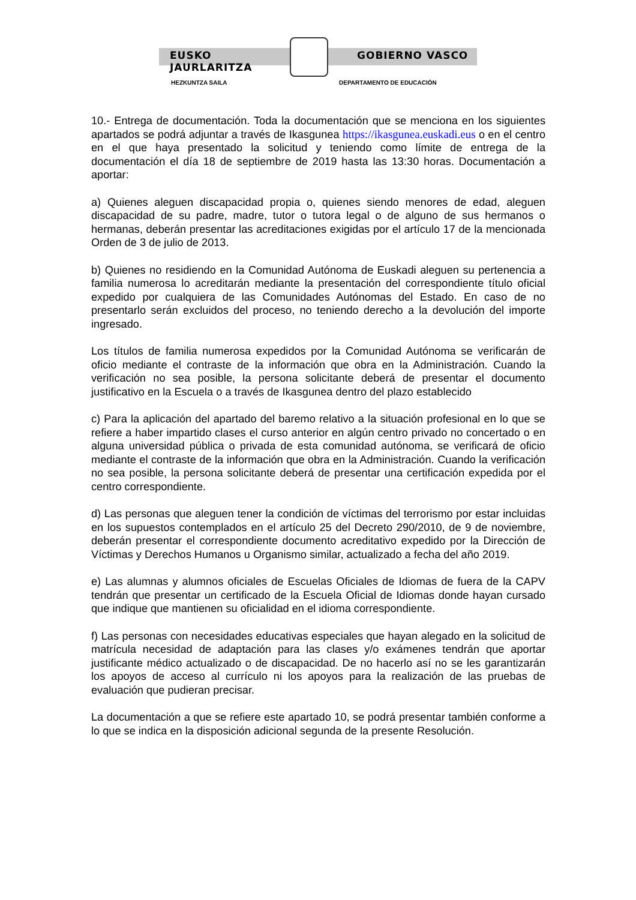EUSKO JAURLARITZA GOBIERNO VASCO
HEZKUNTZA SAILA DEPARTAMENTO DE EDUCACIÓN
10.- Entrega de documentación. Toda la documentación que se menciona en los siguientes apartados se podrá adjuntar a través de Ikasgunea https://ikasgunea.euskadi.eus o en el centro en el que haya presentado la solicitud y teniendo como límite de entrega de la documentación el día 18 de septiembre de 2019 hasta las 13:30 horas. Documentación a aportar:
a) Quienes aleguen discapacidad propia o, quienes siendo menores de edad, aleguen discapacidad de su padre, madre, tutor o tutora legal o de alguno de sus hermanos o hermanas, deberán presentar las acreditaciones exigidas por el artículo 17 de la mencionada Orden de 3 de julio de 2013.
b) Quienes no residiendo en la Comunidad Autónoma de Euskadi aleguen su pertenencia a familia numerosa lo acreditarán mediante la presentación del correspondiente título oficial expedido por cualquiera de las Comunidades Autónomas del Estado. En caso de no presentarlo serán excluidos del proceso, no teniendo derecho a la devolución del importe ingresado.
Los títulos de familia numerosa expedidos por la Comunidad Autónoma se verificarán de oficio mediante el contraste de la información que obra en la Administración. Cuando la verificación no sea posible, la persona solicitante deberá de presentar el documento justificativo en la Escuela o a través de Ikasgunea dentro del plazo establecido
c) Para la aplicación del apartado del baremo relativo a la situación profesional en lo que se refiere a haber impartido clases el curso anterior en algún centro privado no concertado o en alguna universidad pública o privada de esta comunidad autónoma, se verificará de oficio mediante el contraste de la información que obra en la Administración. Cuando la verificación no sea posible, la persona solicitante deberá de presentar una certificación expedida por el centro correspondiente.
d) Las personas que aleguen tener la condición de víctimas del terrorismo por estar incluidas en los supuestos contemplados en el artículo 25 del Decreto 290/2010, de 9 de noviembre, deberán presentar el correspondiente documento acreditativo expedido por la Dirección de Víctimas y Derechos Humanos u Organismo similar, actualizado a fecha del año 2019.
e) Las alumnas y alumnos oficiales de Escuelas Oficiales de Idiomas de fuera de la CAPV tendrán que presentar un certificado de la Escuela Oficial de Idiomas donde hayan cursado que indique que mantienen su oficialidad en el idioma correspondiente.
f) Las personas con necesidades educativas especiales que hayan alegado en la solicitud de matrícula necesidad de adaptación para las clases y/o exámenes tendrán que aportar justificante médico actualizado o de discapacidad. De no hacerlo así no se les garantizarán los apoyos de acceso al currículo ni los apoyos para la realización de las pruebas de evaluación que pudieran precisar.
La documentación a que se refiere este apartado 10, se podrá presentar también conforme a lo que se indica en la disposición adicional segunda de la presente Resolución.